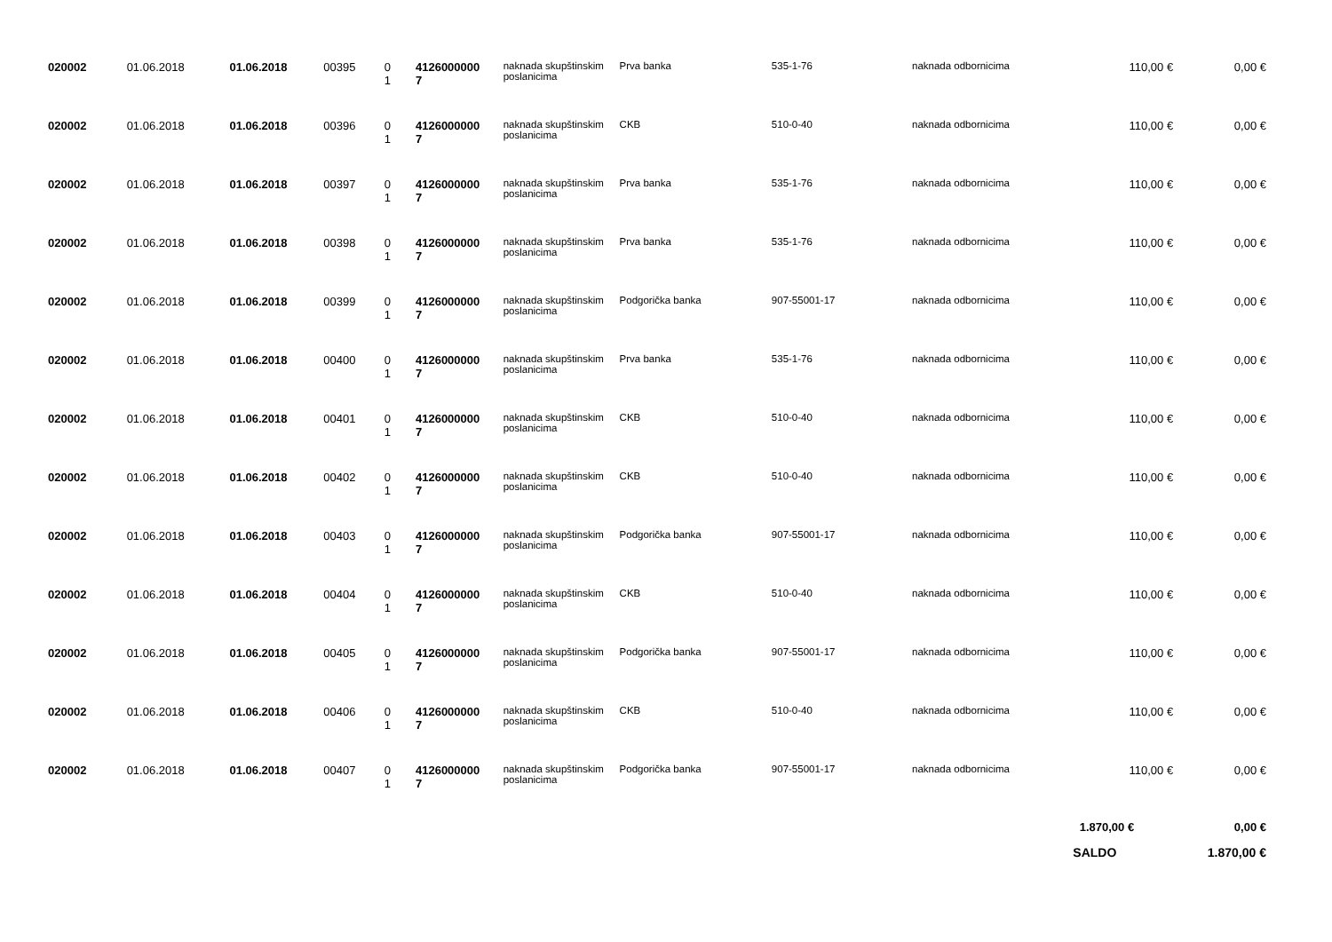| 020002 | 01.06.2018 | 01.06.2018 | 00395 | 0 1 | 4126000000 7 | naknada skupštinskim poslanicima | Prva banka | 535-1-76 | naknada odbornicima | 110,00 € | 0,00 € |
| 020002 | 01.06.2018 | 01.06.2018 | 00396 | 0 1 | 4126000000 7 | naknada skupštinskim poslanicima | CKB | 510-0-40 | naknada odbornicima | 110,00 € | 0,00 € |
| 020002 | 01.06.2018 | 01.06.2018 | 00397 | 0 1 | 4126000000 7 | naknada skupštinskim poslanicima | Prva banka | 535-1-76 | naknada odbornicima | 110,00 € | 0,00 € |
| 020002 | 01.06.2018 | 01.06.2018 | 00398 | 0 1 | 4126000000 7 | naknada skupštinskim poslanicima | Prva banka | 535-1-76 | naknada odbornicima | 110,00 € | 0,00 € |
| 020002 | 01.06.2018 | 01.06.2018 | 00399 | 0 1 | 4126000000 7 | naknada skupštinskim poslanicima | Podgorička banka | 907-55001-17 | naknada odbornicima | 110,00 € | 0,00 € |
| 020002 | 01.06.2018 | 01.06.2018 | 00400 | 0 1 | 4126000000 7 | naknada skupštinskim poslanicima | Prva banka | 535-1-76 | naknada odbornicima | 110,00 € | 0,00 € |
| 020002 | 01.06.2018 | 01.06.2018 | 00401 | 0 1 | 4126000000 7 | naknada skupštinskim poslanicima | CKB | 510-0-40 | naknada odbornicima | 110,00 € | 0,00 € |
| 020002 | 01.06.2018 | 01.06.2018 | 00402 | 0 1 | 4126000000 7 | naknada skupštinskim poslanicima | CKB | 510-0-40 | naknada odbornicima | 110,00 € | 0,00 € |
| 020002 | 01.06.2018 | 01.06.2018 | 00403 | 0 1 | 4126000000 7 | naknada skupštinskim poslanicima | Podgorička banka | 907-55001-17 | naknada odbornicima | 110,00 € | 0,00 € |
| 020002 | 01.06.2018 | 01.06.2018 | 00404 | 0 1 | 4126000000 7 | naknada skupštinskim poslanicima | CKB | 510-0-40 | naknada odbornicima | 110,00 € | 0,00 € |
| 020002 | 01.06.2018 | 01.06.2018 | 00405 | 0 1 | 4126000000 7 | naknada skupštinskim poslanicima | Podgorička banka | 907-55001-17 | naknada odbornicima | 110,00 € | 0,00 € |
| 020002 | 01.06.2018 | 01.06.2018 | 00406 | 0 1 | 4126000000 7 | naknada skupštinskim poslanicima | CKB | 510-0-40 | naknada odbornicima | 110,00 € | 0,00 € |
| 020002 | 01.06.2018 | 01.06.2018 | 00407 | 0 1 | 4126000000 7 | naknada skupštinskim poslanicima | Podgorička banka | 907-55001-17 | naknada odbornicima | 110,00 € | 0,00 € |
| | | | | | | | | | | 1.870,00 € | 0,00 € |
| | | | | | | | | | | SALDO | 1.870,00 € |